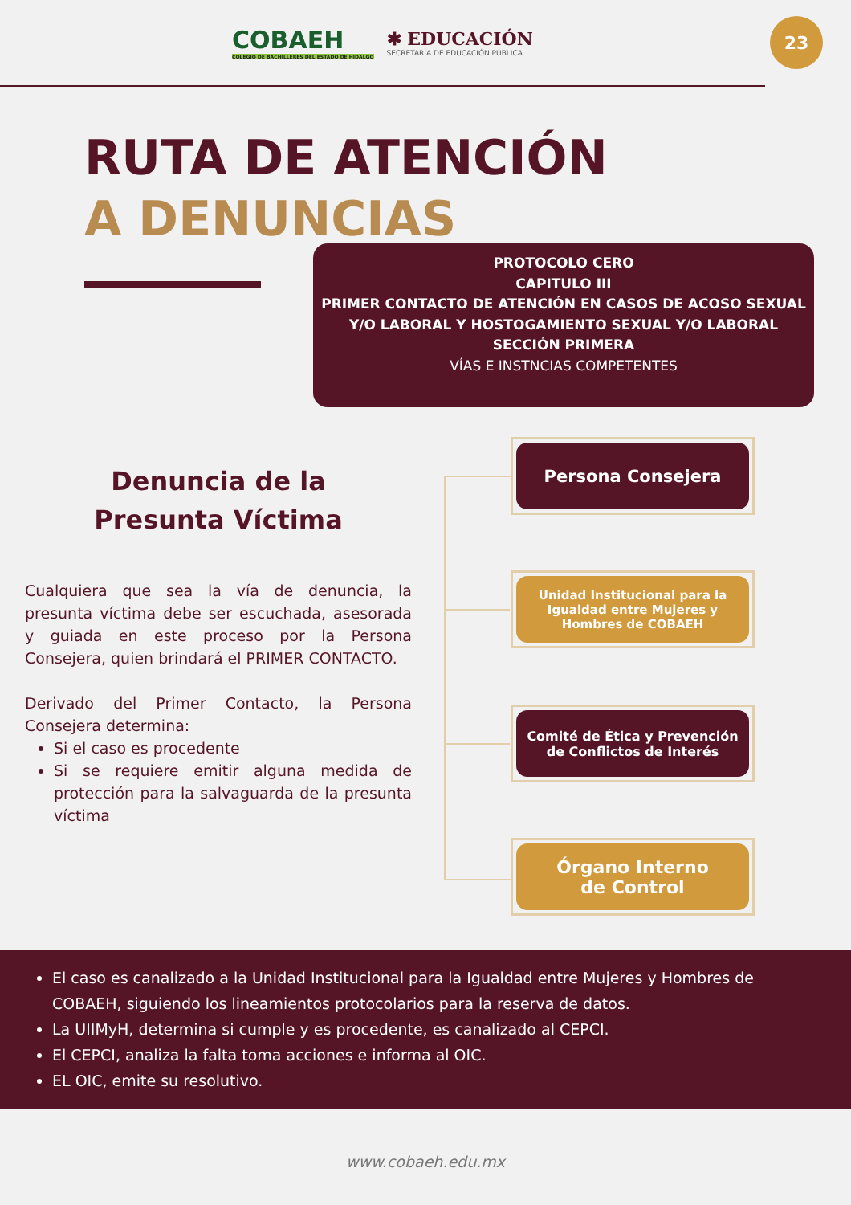COBAEH
COLEGIO DE BACHILLERES DEL ESTADO DE HIDALGO
✱ EDUCACIÓN
SECRETARÍA DE EDUCACIÓN PÚBLICA
23
RUTA DE ATENCIÓN
A DENUNCIAS
PROTOCOLO CERO
CAPITULO III
PRIMER CONTACTO DE ATENCIÓN EN CASOS DE ACOSO SEXUAL Y/O LABORAL Y HOSTOGAMIENTO SEXUAL Y/O LABORAL
SECCIÓN PRIMERA
VÍAS E INSTNCIAS COMPETENTES
Denuncia de la
Presunta Víctima
Cualquiera que sea la vía de denuncia, la presunta víctima debe ser escuchada, asesorada y guiada en este proceso por la Persona Consejera, quien brindará el PRIMER CONTACTO.
Derivado del Primer Contacto, la Persona Consejera determina:
Si el caso es procedente
Si se requiere emitir alguna medida de protección para la salvaguarda de la presunta víctima
Persona Consejera
Unidad Institucional para la Igualdad entre Mujeres y Hombres de COBAEH
Comité de Ética y Prevención de Conflictos de Interés
Órgano Interno
de Control
El caso es canalizado a la Unidad Institucional para la Igualdad entre Mujeres y Hombres de COBAEH, siguiendo los lineamientos protocolarios para la reserva de datos.
La UIIMyH, determina si cumple y es procedente, es canalizado al CEPCI.
El CEPCI, analiza la falta toma acciones e informa al OIC.
EL OIC, emite su resolutivo.
www.cobaeh.edu.mx